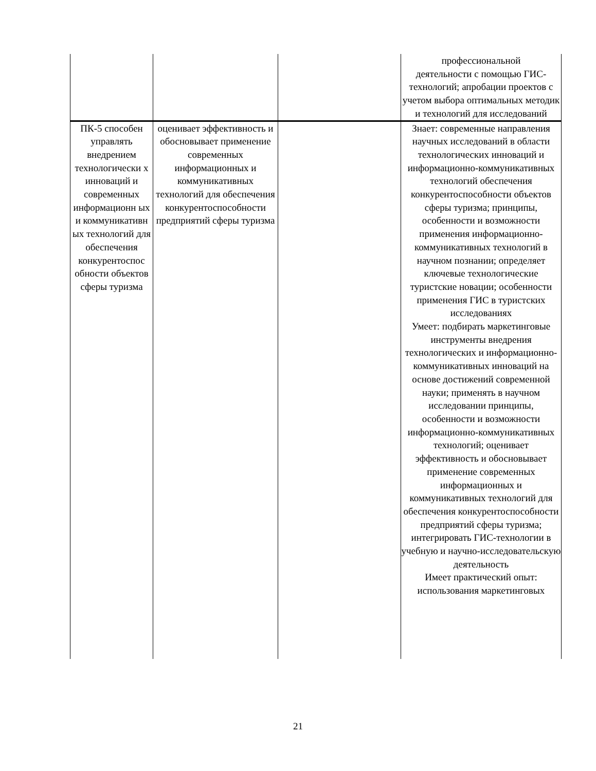| | | | профессиональной деятельности с помощью ГИС-технологий; апробации проектов с учетом выбора оптимальных методик и технологий для исследований |
| ПК-5 способен управлять внедрением технологически х инноваций и современных информационн ых и коммуникативн ых технологий для обеспечения конкурентоспос обности объектов сферы туризма | оценивает эффективность и обосновывает применение современных информационных и коммуникативных технологий для обеспечения конкурентоспособности предприятий сферы туризма | | Знает: современные направления научных исследований в области технологических инноваций и информационно-коммуникативных технологий обеспечения конкурентоспособности объектов сферы туризма; принципы, особенности и возможности применения информационно-коммуникативных технологий в научном познании; определяет ключевые технологические туристские новации; особенности применения ГИС в туристских исследованиях Умеет: подбирать маркетинговые инструменты внедрения технологических и информационно-коммуникативных инноваций на основе достижений современной науки; применять в научном исследовании принципы, особенности и возможности информационно-коммуникативных технологий; оценивает эффективность и обосновывает применение современных информационных и коммуникативных технологий для обеспечения конкурентоспособности предприятий сферы туризма; интегрировать ГИС-технологии в учебную и научно-исследовательскую деятельность Имеет практический опыт: использования маркетинговых |
21